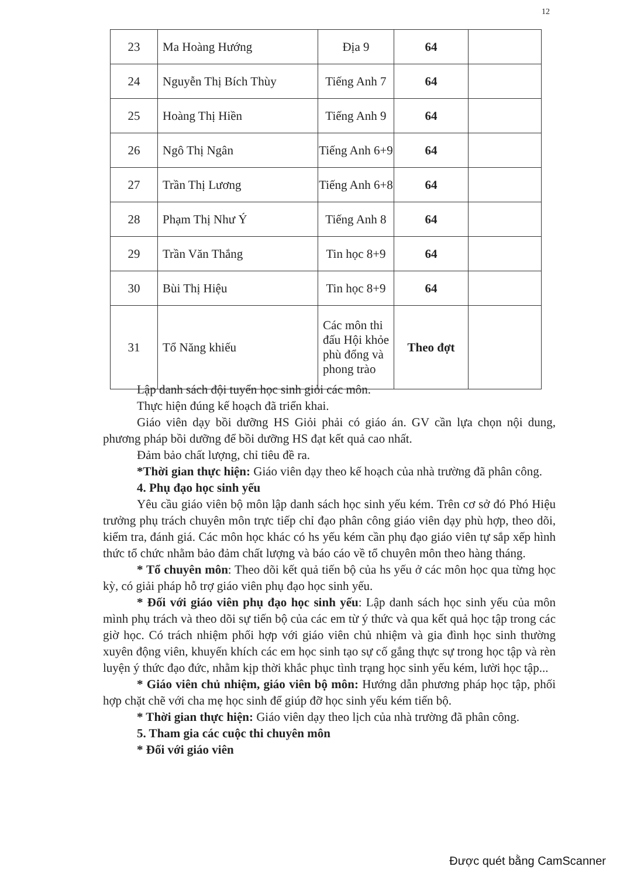12
| 23 | Ma Hoàng Hướng | Địa 9 | 64 | |
| 24 | Nguyễn Thị Bích Thùy | Tiếng Anh 7 | 64 | |
| 25 | Hoàng Thị Hiền | Tiếng Anh 9 | 64 | |
| 26 | Ngô Thị Ngân | Tiếng Anh 6+9 | 64 | |
| 27 | Trần Thị Lương | Tiếng Anh 6+8 | 64 | |
| 28 | Phạm Thị Như Ý | Tiếng Anh 8 | 64 | |
| 29 | Trần Văn Thắng | Tin học 8+9 | 64 | |
| 30 | Bùi Thị Hiệu | Tin học 8+9 | 64 | |
| 31 | Tổ Năng khiếu | Các môn thi đấu Hội khỏe phù đổng và phong trào | Theo đợt | |
Lập danh sách đội tuyển học sinh giỏi các môn.
Thực hiện đúng kế hoạch đã triển khai.
Giáo viên dạy bồi dưỡng HS Giỏi phải có giáo án. GV cần lựa chọn nội dung, phương pháp bồi dưỡng để bồi dưỡng HS đạt kết quả cao nhất.
Đảm bảo chất lượng, chỉ tiêu đề ra.
*Thời gian thực hiện: Giáo viên dạy theo kế hoạch của nhà trường đã phân công.
4. Phụ đạo học sinh yếu
Yêu cầu giáo viên bộ môn lập danh sách học sinh yếu kém. Trên cơ sở đó Phó Hiệu trưởng phụ trách chuyên môn trực tiếp chỉ đạo phân công giáo viên dạy phù hợp, theo dõi, kiểm tra, đánh giá. Các môn học khác có hs yếu kém cần phụ đạo giáo viên tự sắp xếp hình thức tổ chức nhằm bảo đảm chất lượng và báo cáo về tổ chuyên môn theo hàng tháng.
* Tổ chuyên môn: Theo dõi kết quả tiến bộ của hs yếu ở các môn học qua từng học kỳ, có giải pháp hỗ trợ giáo viên phụ đạo học sinh yếu.
* Đối với giáo viên phụ đạo học sinh yếu: Lập danh sách học sinh yếu của môn mình phụ trách và theo dõi sự tiến bộ của các em từ ý thức và qua kết quả học tập trong các giờ học. Có trách nhiệm phối hợp với giáo viên chủ nhiệm và gia đình học sinh thường xuyên động viên, khuyến khích các em học sinh tạo sự cố gắng thực sự trong học tập và rèn luyện ý thức đạo đức, nhằm kịp thời khắc phục tình trạng học sinh yếu kém, lười học tập...
* Giáo viên chủ nhiệm, giáo viên bộ môn: Hướng dẫn phương pháp học tập, phối hợp chặt chẽ với cha mẹ học sinh để giúp đỡ học sinh yếu kém tiến bộ.
* Thời gian thực hiện: Giáo viên dạy theo lịch của nhà trường đã phân công.
5. Tham gia các cuộc thi chuyên môn
* Đối với giáo viên
Được quét bằng CamScanner